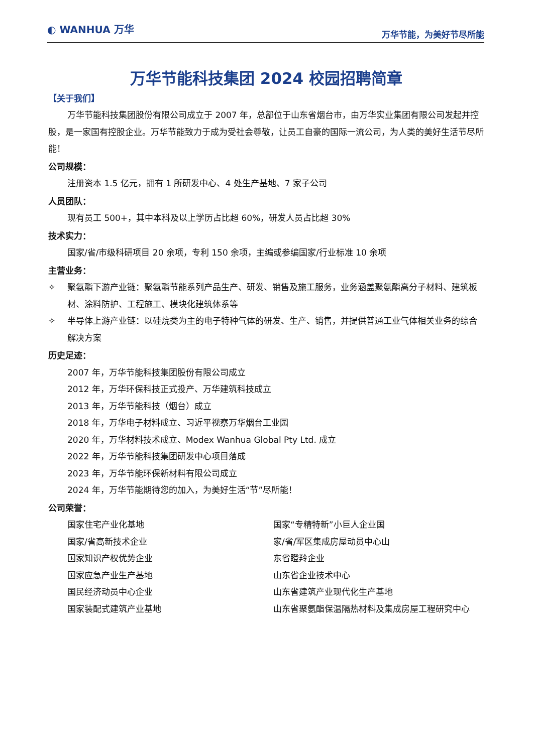◐ WANHUA 万华
万华节能，为美好节尽所能
万华节能科技集团 2024 校园招聘简章
【关于我们】
万华节能科技集团股份有限公司成立于 2007 年，总部位于山东省烟台市，由万华实业集团有限公司发起并控股，是一家国有控股企业。万华节能致力于成为受社会尊敬，让员工自豪的国际一流公司，为人类的美好生活节尽所能！
公司规模：
注册资本 1.5 亿元，拥有 1 所研发中心、4 处生产基地、7 家子公司
人员团队：
现有员工 500+，其中本科及以上学历占比超 60%，研发人员占比超 30%
技术实力：
国家/省/市级科研项目 20 余项，专利 150 余项，主编或参编国家/行业标准 10 余项
主营业务：
✧ 聚氨酯下游产业链：聚氨酯节能系列产品生产、研发、销售及施工服务，业务涵盖聚氨酯高分子材料、建筑板材、涂料防护、工程施工、模块化建筑体系等
✧ 半导体上游产业链：以硅烷类为主的电子特种气体的研发、生产、销售，并提供普通工业气体相关业务的综合解决方案
历史足迹：
2007 年，万华节能科技集团股份有限公司成立
2012 年，万华环保科技正式投产、万华建筑科技成立
2013 年，万华节能科技（烟台）成立
2018 年，万华电子材料成立、习近平视察万华烟台工业园
2020 年，万华材料技术成立、Modex Wanhua Global Pty Ltd. 成立
2022 年，万华节能科技集团研发中心项目落成
2023 年，万华节能环保新材料有限公司成立
2024 年，万华节能期待您的加入，为美好生活“节”尽所能！
公司荣誉：
国家住宅产业化基地
国家/省高新技术企业
国家知识产权优势企业
国家应急产业生产基地
国民经济动员中心企业
国家装配式建筑产业基地
国家“专精特新”小巨人企业国
家/省/军区集成房屋动员中心山
东省瞪羚企业
山东省企业技术中心
山东省建筑产业现代化生产基地
山东省聚氨酯保温隔热材料及集成房屋工程研究中心